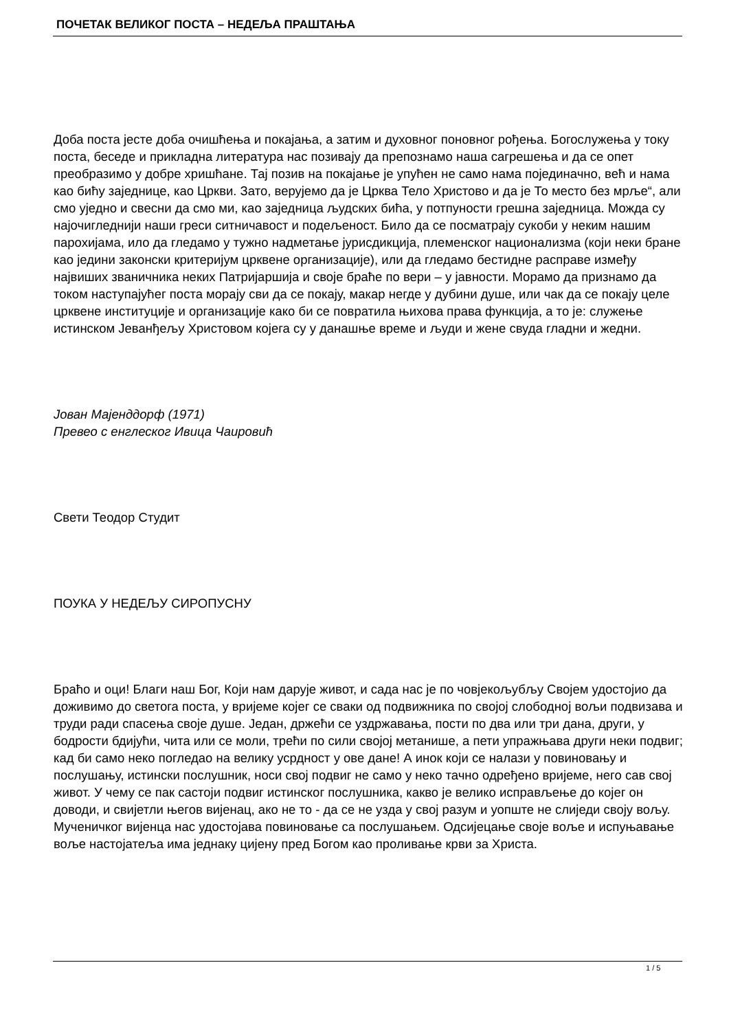ПОЧЕТАК ВЕЛИКОГ ПОСТА – НЕДЕЉА ПРАШТАЊА
Доба поста јесте доба очишћења и покајања, а затим и духовног поновног рођења. Богослужења у току поста, беседе и прикладна литература нас позивају да препознамо наша сагрешења и да се опет преобразимо у добре хришћане. Тај позив на покајање је упућен не само нама појединачно, већ и нама као бићу заједнице, као Цркви. Зато, верујемо да је Црква Тело Христово и да је То место без мрље“, али смо уједно и свесни да смо ми, као заједница људских бића, у потпуности грешна заједница. Можда су најочигледнији наши греси ситничавост и подељеност. Било да се посматрају сукоби у неким нашим парохијама, ило да гледамо у тужно надметање јурисдикција, племенског национализма (који неки бране као једини законски критеријум црквене организације), или да гледамо бестидне расправе између највиших званичника неких Патријаршија и своје браће по вери – у јавности. Морамо да признамо да током наступајућег поста морају сви да се покају, макар негде у дубини душе, или чак да се покају целе црквене институције и организације како би се повратила њихова права функција, а то је: служење истинском Јеванђељу Христовом којега су у данашње време и људи и жене свуда гладни и жедни.
Јован Мајенддорф (1971)
Превео с енглеског Ивица Чаировић
Свети Теодор Студит
ПОУКА У НЕДЕЉУ СИРОПУСНУ
Браћо и оци! Благи наш Бог, Који нам дарује живот, и сада нас је по човјекољубљу Својем удостојио да доживимо до светога поста, у вријеме којег се сваки од подвижника по својој слободној вољи подвизава и труди ради спасења своје душе. Један, држећи се уздржавања, пости по два или три дана, други, у бодрости бдијући, чита или се моли, трећи по сили својој метанише, а пети упражњава други неки подвиг; кад би само неко погледао на велику усрдност у ове дане! А инок који се налази у повиновању и послушању, истински послушник, носи свој подвиг не само у неко тачно одређено вријеме, него сав свој живот. У чему се пак састоји подвиг истинског послушника, какво је велико исправљење до којег он доводи, и свијетли његов вијенац, ако не то - да се не узда у свој разум и уопште не слиједи своју вољу. Мученичког вијенца нас удостојава повиновање са послушањем. Одсијецање своје воље и испуњавање воље настојатеља има једнаку цијену пред Богом као проливање крви за Христа.
1 / 5